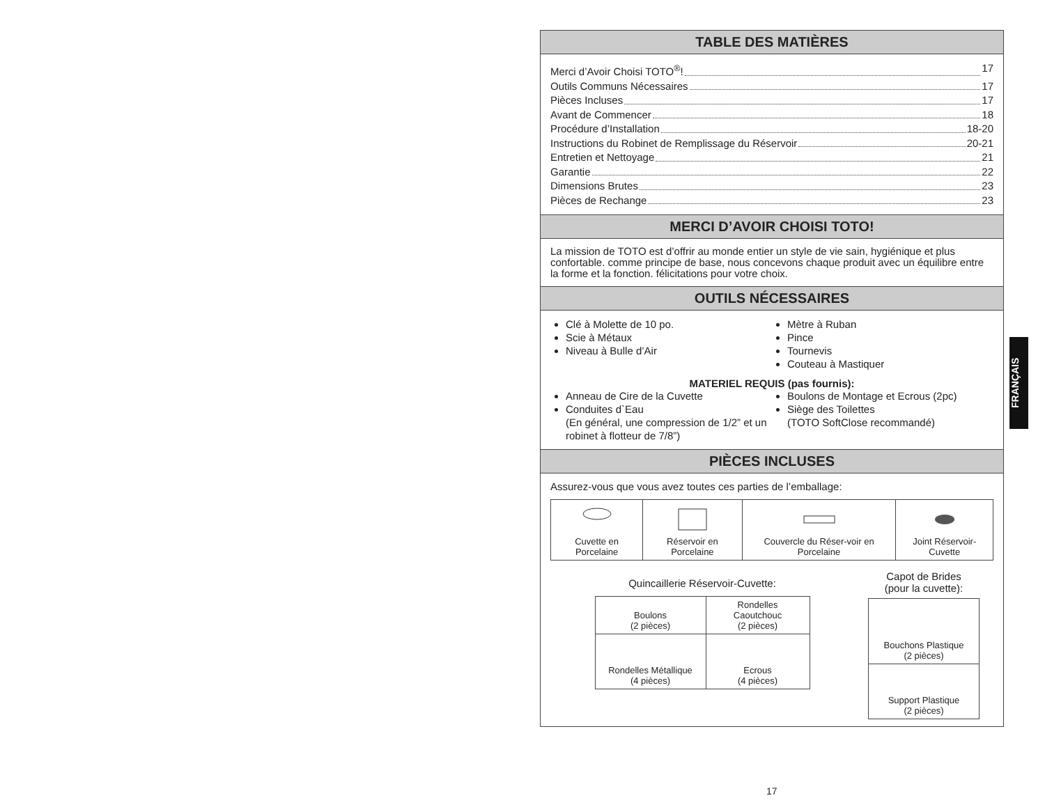TABLE DES MATIÈRES
Merci d’Avoir Choisi TOTO<sup>®</sup>! 17
Outils Communs Nécessaires 17
Pièces Incluses 17
Avant de Commencer 18
Procédure d’Installation 18-20
Instructions du Robinet de Remplissage du Réservoir 20-21
Entretien et Nettoyage 21
Garantie 22
Dimensions Brutes 23
Pièces de Rechange 23
MERCI D’AVOIR CHOISI TOTO!
La mission de TOTO est d’offrir au monde entier un style de vie sain, hygiénique et plus confortable. comme principe de base, nous concevons chaque produit avec un équilibre entre la forme et la fonction. félicitations pour votre choix.
OUTILS NÉCESSAIRES
Clé à Molette de 10 po.
Scie à Métaux
Niveau à Bulle d’Air
Mètre à Ruban
Pince
Tournevis
Couteau à Mastiquer
MATERIEL REQUIS (pas fournis):
Anneau de Cire de la Cuvette
Conduites d`Eau
(En général, une compression de 1/2” et un robinet à flotteur de 7/8”)
Boulons de Montage et Ecrous (2pc)
Siège des Toilettes
(TOTO SoftClose recommandé)
PIÈCES INCLUSES
Assurez-vous que vous avez toutes ces parties de l’emballage:
| Cuvette en Porcelaine | Réservoir en Porcelaine | Couvercle du Réser-voir en Porcelaine | Joint Réservoir-Cuvette |
Quincaillerie Réservoir-Cuvette:
| Boulons (2 pièces) | Rondelles Caoutchouc (2 pièces) |
| Rondelles Métallique (4 pièces) | Ecrous (4 pièces) |
Capot de Brides
(pour la cuvette):
| Bouchons Plastique (2 pièces) |
| Support Plastique (2 pièces) |
FRANÇAIS
17